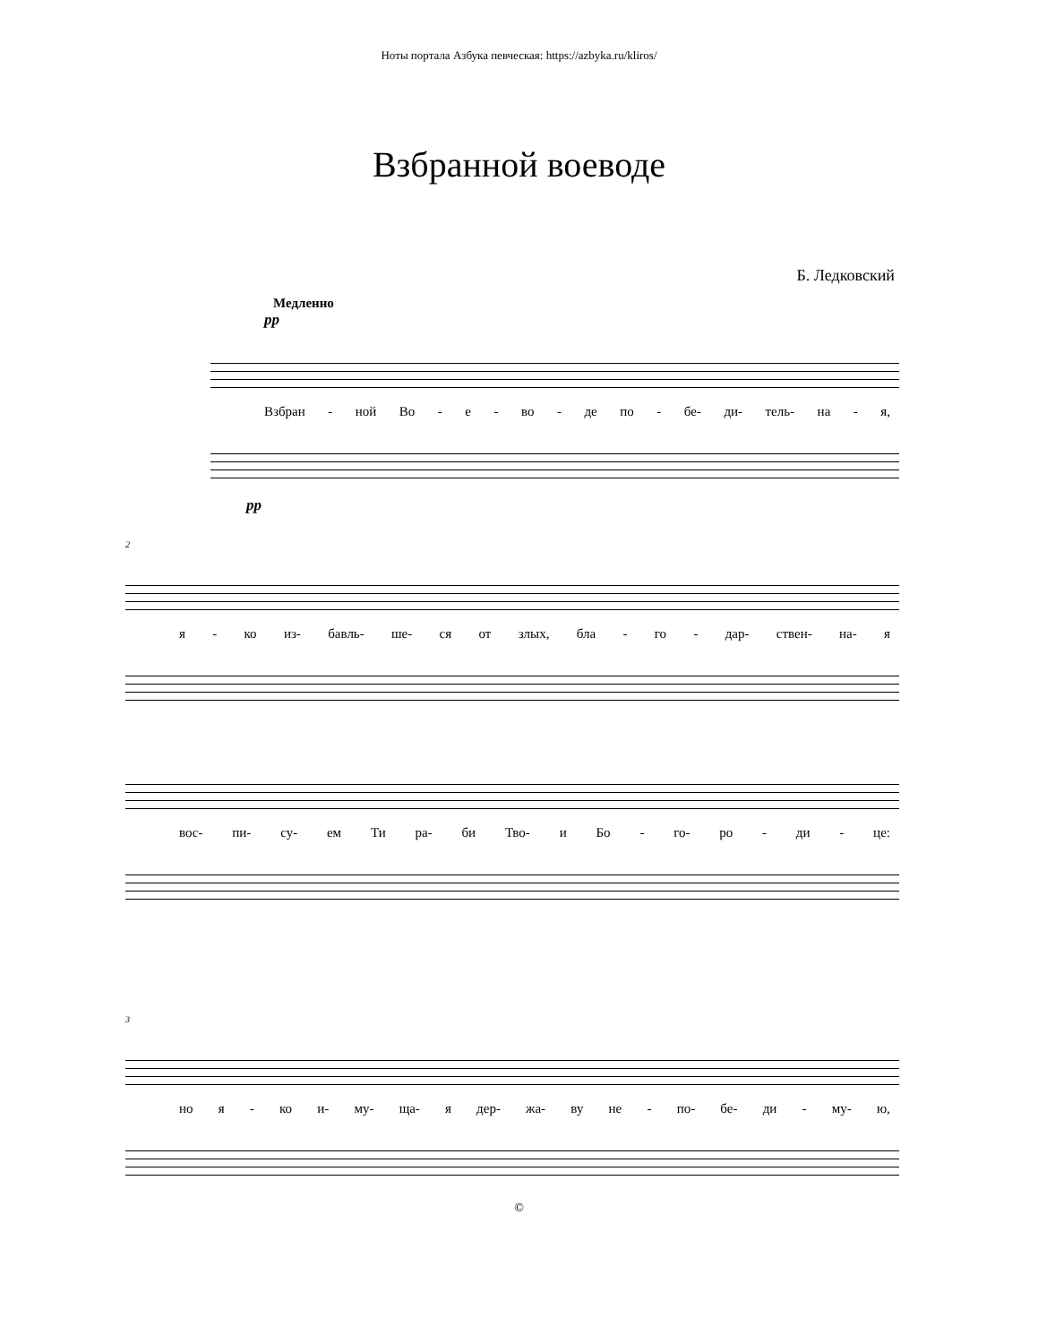Ноты портала Азбука певческая: https://azbyka.ru/kliros/
Взбранной воеводе
Б. Ледковский
Медленно
pp
Взбран - ной Во - е - во - де по - бе- ди- тель- на - я,
pp
2
я - ко из- бавль- ше- ся от злых, бла - го - дар- ствен- на- я
вос- пи- су- ем Ти ра- би Тво- и Бо - го- ро - ди - це:
3
но я - ко и- му- ща- я дер- жа- ву не - по- бе- ди - му- ю,
©